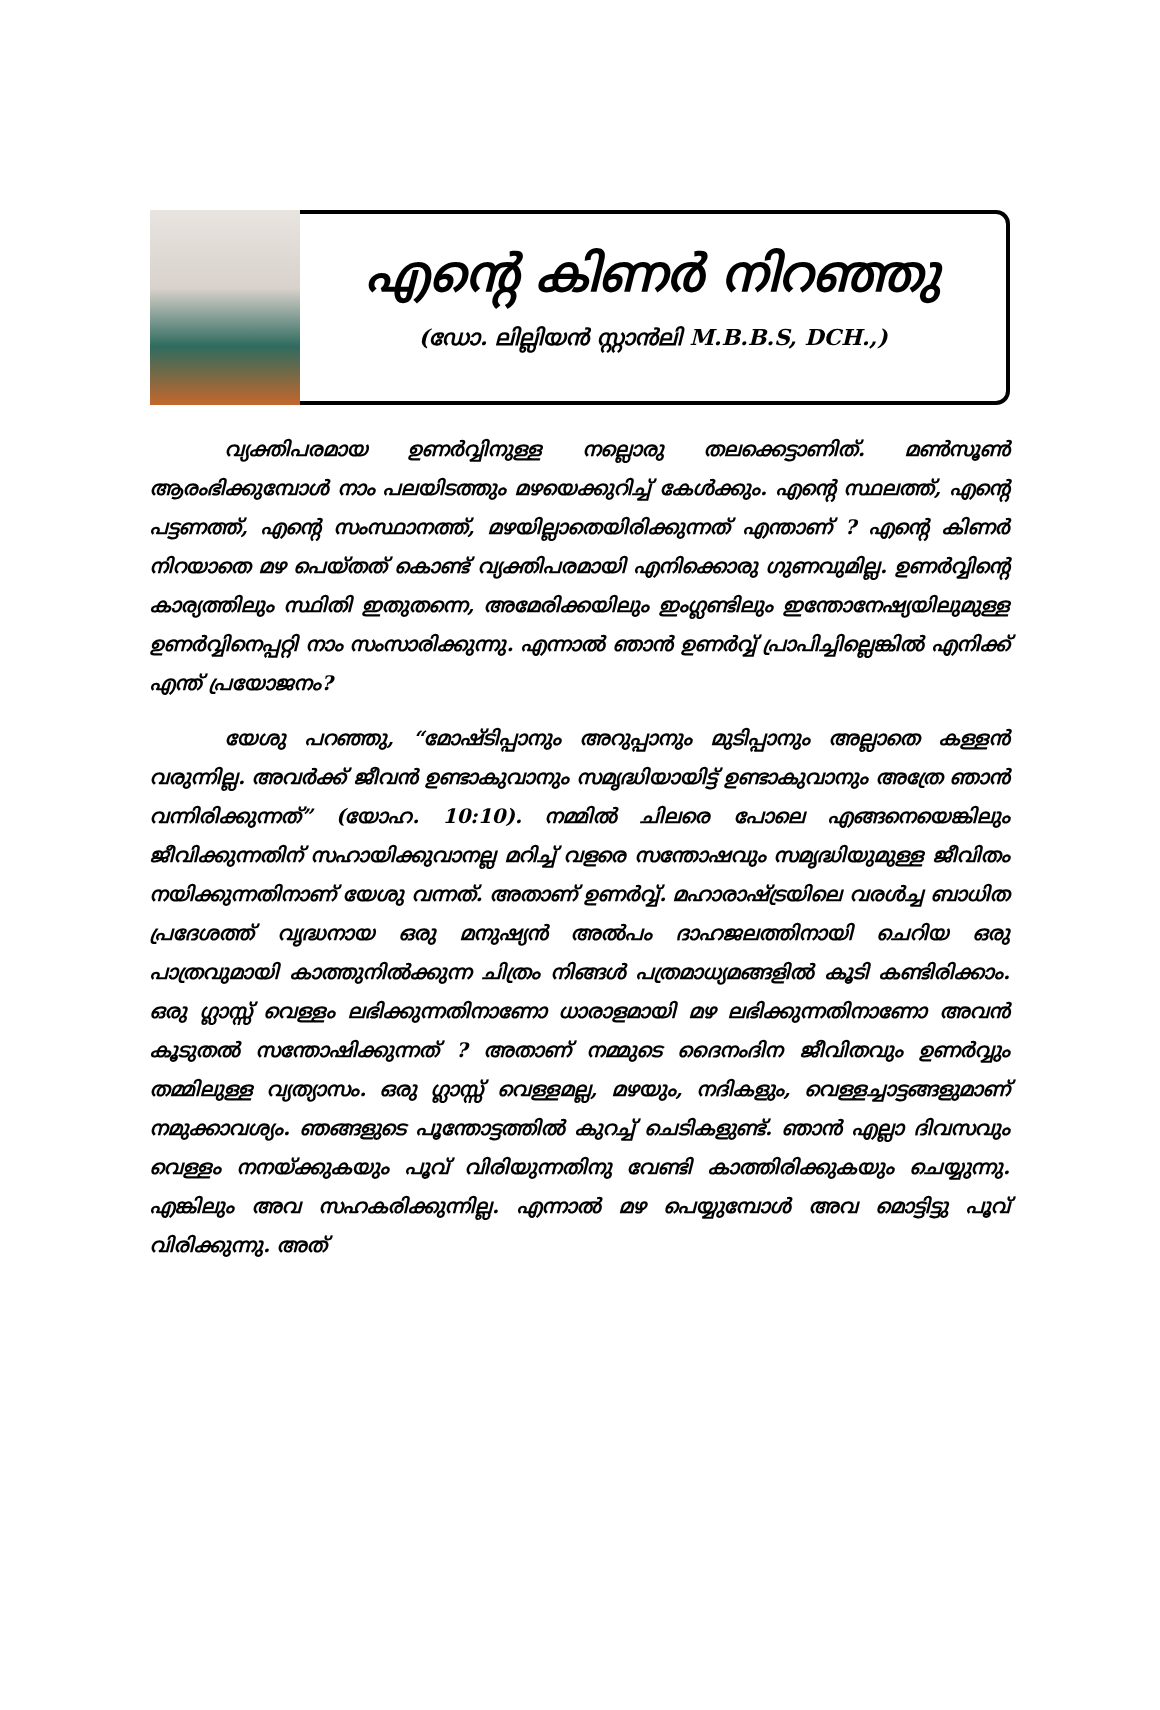എന്റെ കിണർ നിറഞ്ഞു
(ഡോ. ലില്ലിയൻ സ്റ്റാൻലി M.B.B.S, DCH.,)
വ്യക്തിപരമായ ഉണർവ്വിനുള്ള നല്ലൊരു തലക്കെട്ടാണിത്. മൺസൂൺ ആരംഭിക്കുമ്പോൾ നാം പലയിടത്തും മഴയെക്കുറിച്ച് കേൾക്കും. എന്റെ സ്ഥലത്ത്, എന്റെ പട്ടണത്ത്, എന്റെ സംസ്ഥാനത്ത്, മഴയില്ലാതെയിരിക്കുന്നത് എന്താണ് ? എന്റെ കിണർ നിറയാതെ മഴ പെയ്തത് കൊണ്ട് വ്യക്തിപരമായി എനിക്കൊരു ഗുണവുമില്ല. ഉണർവ്വിന്റെ കാര്യത്തിലും സ്ഥിതി ഇതുതന്നെ, അമേരിക്കയിലും ഇംഗ്ലണ്ടിലും ഇന്തോനേഷ്യയിലുമുള്ള ഉണർവ്വിനെപ്പറ്റി നാം സംസാരിക്കുന്നു. എന്നാൽ ഞാൻ ഉണർവ്വ് പ്രാപിച്ചില്ലെങ്കിൽ എനിക്ക് എന്ത് പ്രയോജനം?
യേശു പറഞ്ഞു, “മോഷ്ടിപ്പാനും അറുപ്പാനും മുടിപ്പാനും അല്ലാതെ കള്ളൻ വരുന്നില്ല. അവർക്ക് ജീവൻ ഉണ്ടാകുവാനും സമൃദ്ധിയായിട്ട് ഉണ്ടാകുവാനും അത്രേ ഞാൻ വന്നിരിക്കുന്നത്” (യോഹ. 10:10). നമ്മിൽ ചിലരെ പോലെ എങ്ങനെയെങ്കിലും ജീവിക്കുന്നതിന് സഹായിക്കുവാനല്ല മറിച്ച് വളരെ സന്തോഷവും സമൃദ്ധിയുമുള്ള ജീവിതം നയിക്കുന്നതിനാണ് യേശു വന്നത്. അതാണ് ഉണർവ്വ്. മഹാരാഷ്ട്രയിലെ വരൾച്ച ബാധിത പ്രദേശത്ത് വൃദ്ധനായ ഒരു മനുഷ്യൻ അൽപം ദാഹജലത്തിനായി ചെറിയ ഒരു പാത്രവുമായി കാത്തുനിൽക്കുന്ന ചിത്രം നിങ്ങൾ പത്രമാധ്യമങ്ങളിൽ കൂടി കണ്ടിരിക്കാം. ഒരു ഗ്ലാസ്സ് വെള്ളം ലഭിക്കുന്നതിനാണോ ധാരാളമായി മഴ ലഭിക്കുന്നതിനാണോ അവൻ കൂടുതൽ സന്തോഷിക്കുന്നത് ? അതാണ് നമ്മുടെ ദൈനംദിന ജീവിതവും ഉണർവ്വും തമ്മിലുള്ള വ്യത്യാസം. ഒരു ഗ്ലാസ്സ് വെള്ളമല്ല, മഴയും, നദികളും, വെള്ളച്ചാട്ടങ്ങളുമാണ് നമുക്കാവശ്യം. ഞങ്ങളുടെ പൂന്തോട്ടത്തിൽ കുറച്ച് ചെടികളുണ്ട്. ഞാൻ എല്ലാ ദിവസവും വെള്ളം നനയ്ക്കുകയും പൂവ് വിരിയുന്നതിനു വേണ്ടി കാത്തിരിക്കുകയും ചെയ്യുന്നു. എങ്കിലും അവ സഹകരിക്കുന്നില്ല. എന്നാൽ മഴ പെയ്യുമ്പോൾ അവ മൊട്ടിട്ടു പൂവ് വിരിക്കുന്നു. അത്